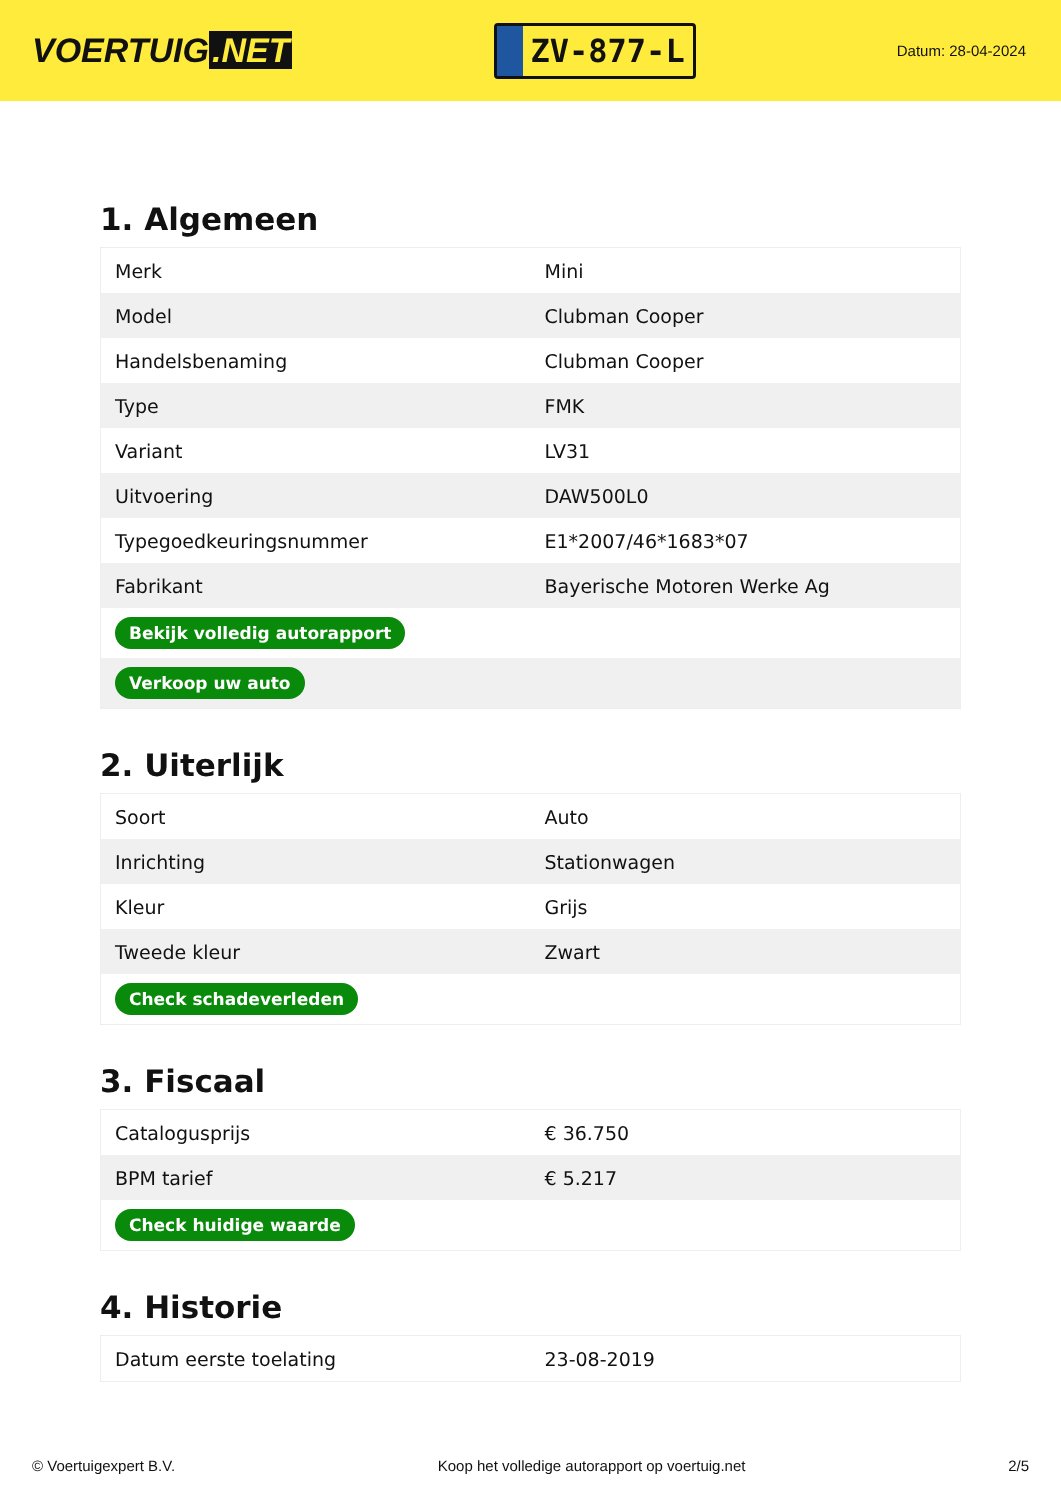VOERTUIG.NET
ZV-877-L
Datum: 28-04-2024
1. Algemeen
| Merk | Mini |
| Model | Clubman Cooper |
| Handelsbenaming | Clubman Cooper |
| Type | FMK |
| Variant | LV31 |
| Uitvoering | DAW500L0 |
| Typegoedkeuringsnummer | E1*2007/46*1683*07 |
| Fabrikant | Bayerische Motoren Werke Ag |
| Bekijk volledig autorapport | |
| Verkoop uw auto | |
2. Uiterlijk
| Soort | Auto |
| Inrichting | Stationwagen |
| Kleur | Grijs |
| Tweede kleur | Zwart |
| Check schadeverleden | |
3. Fiscaal
| Catalogusprijs | € 36.750 |
| BPM tarief | € 5.217 |
| Check huidige waarde | |
4. Historie
| Datum eerste toelating | 23-08-2019 |
© Voertuigexpert B.V. Koop het volledige autorapport op voertuig.net 2/5